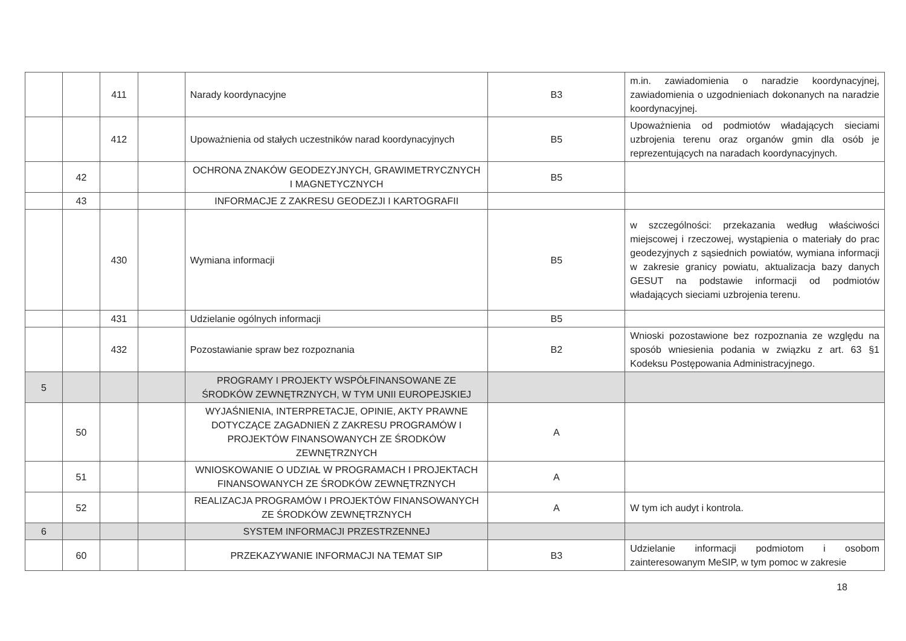| | | 411 | | Narady koordynacyjne | B3 | m.in. zawiadomienia o naradzie koordynacyjnej, zawiadomienia o uzgodnieniach dokonanych na naradzie koordynacyjnej. |
| | | 412 | | Upoważnienia od stałych uczestników narad koordynacyjnych | B5 | Upoważnienia od podmiotów władających sieciami uzbrojenia terenu oraz organów gmin dla osób je reprezentujących na naradach koordynacyjnych. |
| | 42 | | | OCHRONA ZNAKÓW GEODEZYJNYCH, GRAWIMETRYCZNYCH I MAGNETYCZNYCH | B5 | |
| | 43 | | | INFORMACJE Z ZAKRESU GEODEZJI I KARTOGRAFII | | |
| | | 430 | | Wymiana informacji | B5 | w szczególności: przekazania według właściwości miejscowej i rzeczowej, wystąpienia o materiały do prac geodezyjnych z sąsiednich powiatów, wymiana informacji w zakresie granicy powiatu, aktualizacja bazy danych GESUT na podstawie informacji od podmiotów władających sieciami uzbrojenia terenu. |
| | | 431 | | Udzielanie ogólnych informacji | B5 | |
| | | 432 | | Pozostawianie spraw bez rozpoznania | B2 | Wnioski pozostawione bez rozpoznania ze względu na sposób wniesienia podania w związku z art. 63 §1 Kodeksu Postępowania Administracyjnego. |
| 5 | | | | PROGRAMY I PROJEKTY WSPÓŁFINANSOWANE ZE ŚRODKÓW ZEWNĘTRZNYCH, W TYM UNII EUROPEJSKIEJ | | |
| | 50 | | | WYJAŚNIENIA, INTERPRETACJE, OPINIE, AKTY PRAWNE DOTYCZĄCE ZAGADNIEŃ Z ZAKRESU PROGRAMÓW I PROJEKTÓW FINANSOWANYCH ZE ŚRODKÓW ZEWNĘTRZNYCH | A | |
| | 51 | | | WNIOSKOWANIE O UDZIAŁ W PROGRAMACH I PROJEKTACH FINANSOWANYCH ZE ŚRODKÓW ZEWNĘTRZNYCH | A | |
| | 52 | | | REALIZACJA PROGRAMÓW I PROJEKTÓW FINANSOWANYCH ZE ŚRODKÓW ZEWNĘTRZNYCH | A | W tym ich audyt i kontrola. |
| 6 | | | | SYSTEM INFORMACJI PRZESTRZENNEJ | | |
| | 60 | | | PRZEKAZYWANIE INFORMACJI NA TEMAT SIP | B3 | Udzielanie informacji podmiotom i osobom zainteresowanym MeSIP, w tym pomoc w zakresie |
18